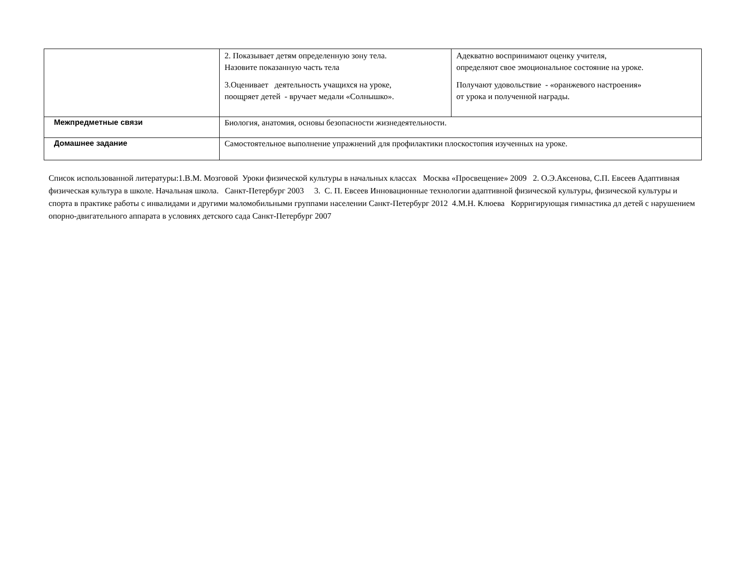| | 2. Показывает детям определенную зону тела. Назовите показанную часть тела 3.Оценивает деятельность учащихся на уроке, поощряет детей - вручает медали «Солнышко». | Адекватно воспринимают оценку учителя, определяют свое эмоциональное состояние на уроке. Получают удовольствие - «оранжевого настроения» от урока и полученной награды. |
| Межпредметные связи | Биология, анатомия, основы безопасности жизнедеятельности. | |
| Домашнее задание | Самостоятельное выполнение упражнений для профилактики плоскостопия изученных на уроке. | |
Список использованной литературы:1.В.М. Мозговой Уроки физической культуры в начальных классах Москва «Просвещение» 2009 2. О.Э.Аксенова, С.П. Евсеев Адаптивная физическая культура в школе. Начальная школа. Санкт-Петербург 2003 3. С. П. Евсеев Инновационные технологии адаптивной физической культуры, физической культуры и спорта в практике работы с инвалидами и другими маломобильными группами населении Санкт-Петербург 2012 4.М.Н. Клюева Корригирующая гимнастика дл детей с нарушением опорно-двигательного аппарата в условиях детского сада Санкт-Петербург 2007